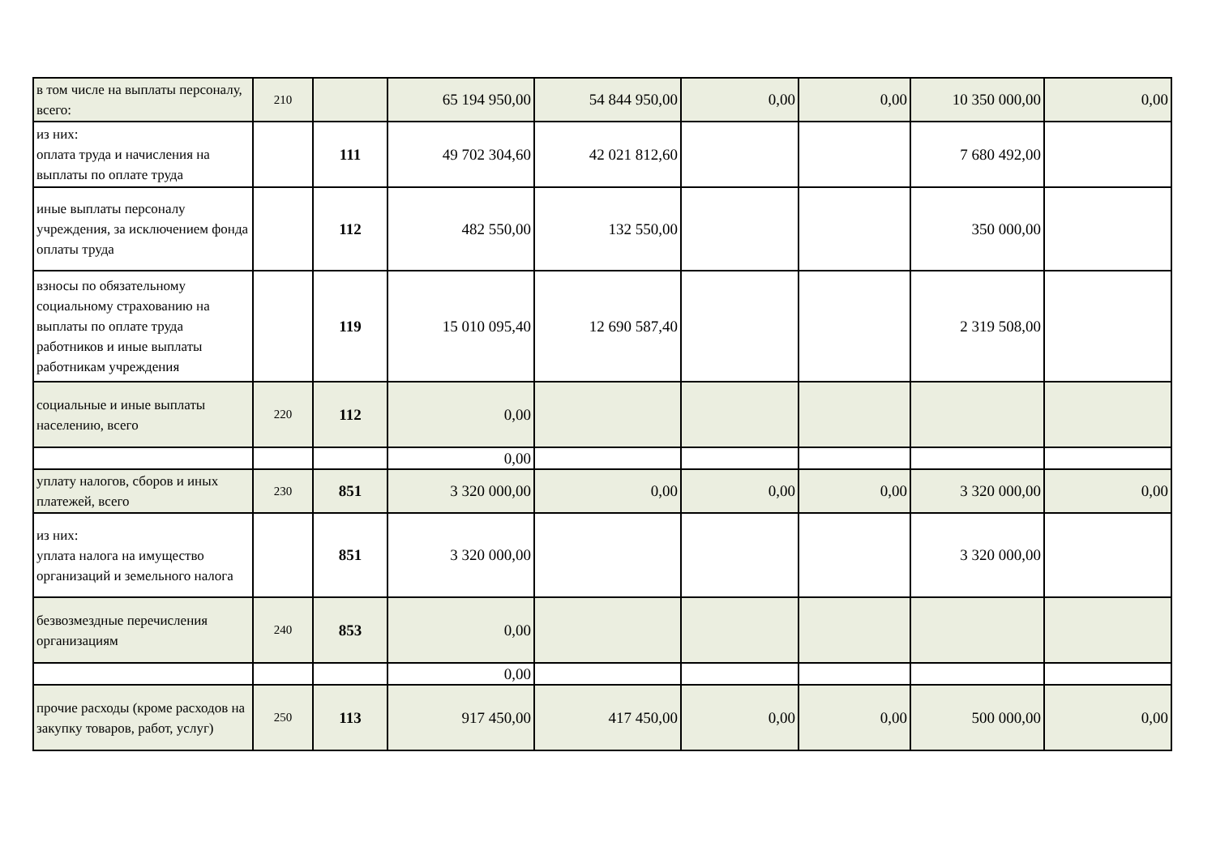| в том числе на выплаты персоналу, всего: | 210 | | 65 194 950,00 | 54 844 950,00 | 0,00 | 0,00 | 10 350 000,00 | 0,00 |
| из них: оплата труда и начисления на выплаты по оплате труда | | 111 | 49 702 304,60 | 42 021 812,60 | | | 7 680 492,00 | |
| иные выплаты персоналу учреждения, за исключением фонда оплаты труда | | 112 | 482 550,00 | 132 550,00 | | | 350 000,00 | |
| взносы по обязательному социальному страхованию на выплаты по оплате труда работников и иные выплаты работникам учреждения | | 119 | 15 010 095,40 | 12 690 587,40 | | | 2 319 508,00 | |
| социальные и иные выплаты населению, всего | 220 | 112 | 0,00 | | | | | |
| | | | 0,00 | | | | | |
| уплату налогов, сборов и иных платежей, всего | 230 | 851 | 3 320 000,00 | 0,00 | 0,00 | 0,00 | 3 320 000,00 | 0,00 |
| из них: уплата налога на имущество организаций и земельного налога | | 851 | 3 320 000,00 | | | | 3 320 000,00 | |
| безвозмездные перечисления организациям | 240 | 853 | 0,00 | | | | | |
| | | | 0,00 | | | | | |
| прочие расходы (кроме расходов на закупку товаров, работ, услуг) | 250 | 113 | 917 450,00 | 417 450,00 | 0,00 | 0,00 | 500 000,00 | 0,00 |